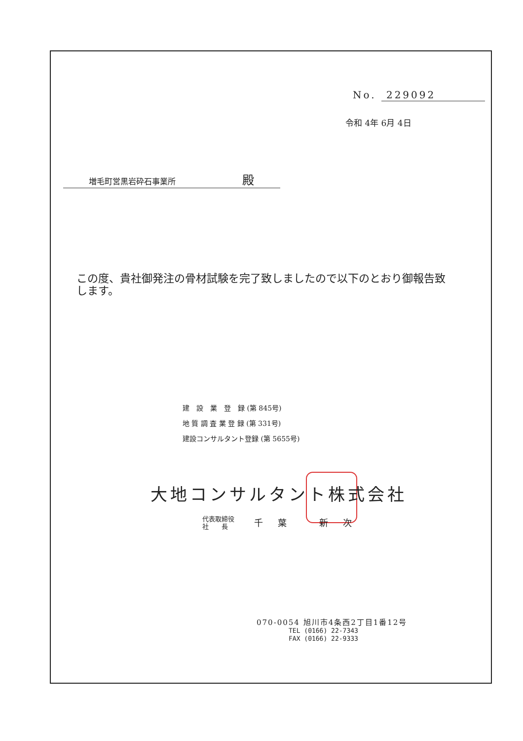No. 229092
令和 4年 6月 4日
増毛町営黒岩砕石事業所 殿
この度、貴社御発注の骨材試験を完了致しましたので以下のとおり御報告致します。
建　設　業　登　録 (第 845号)
地 質 調 査 業 登 録 (第 331号)
建設コンサルタント登録 (第 5655号)
大地コンサルタント株式会社
代表取締役
社　　長
千葉 新次
070-0054 旭川市4条西2丁目1番12号
TEL (0166) 22-7343
FAX (0166) 22-9333